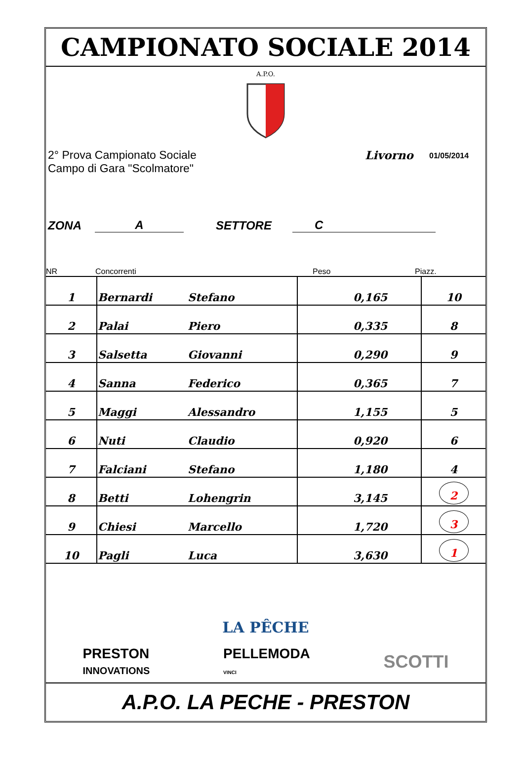CAMPIONATO SOCIALE 2014
A.P.O.
2° Prova Campionato Sociale
Campo di Gara "Scolmatore"
Livorno
01/05/2014
ZONA A SETTORE C
NR Concorrenti Peso Piazz.
| 1 | Bernardi | Stefano | 0,165 | | 10 |
| 2 | Palai | Piero | 0,335 | | 8 |
| 3 | Salsetta | Giovanni | 0,290 | | 9 |
| 4 | Sanna | Federico | 0,365 | | 7 |
| 5 | Maggi | Alessandro | 1,155 | | 5 |
| 6 | Nuti | Claudio | 0,920 | | 6 |
| 7 | Falciani | Stefano | 1,180 | | 4 |
| 8 | Betti | Lohengrin | 3,145 | | 2 |
| 9 | Chiesi | Marcello | 1,720 | | 3 |
| 10 | Pagli | Luca | 3,630 | | 1 |
LA PÊCHE
PRESTON
INNOVATIONS PELLEMODA
VINCI SCOTTI
A.P.O. LA PECHE - PRESTON